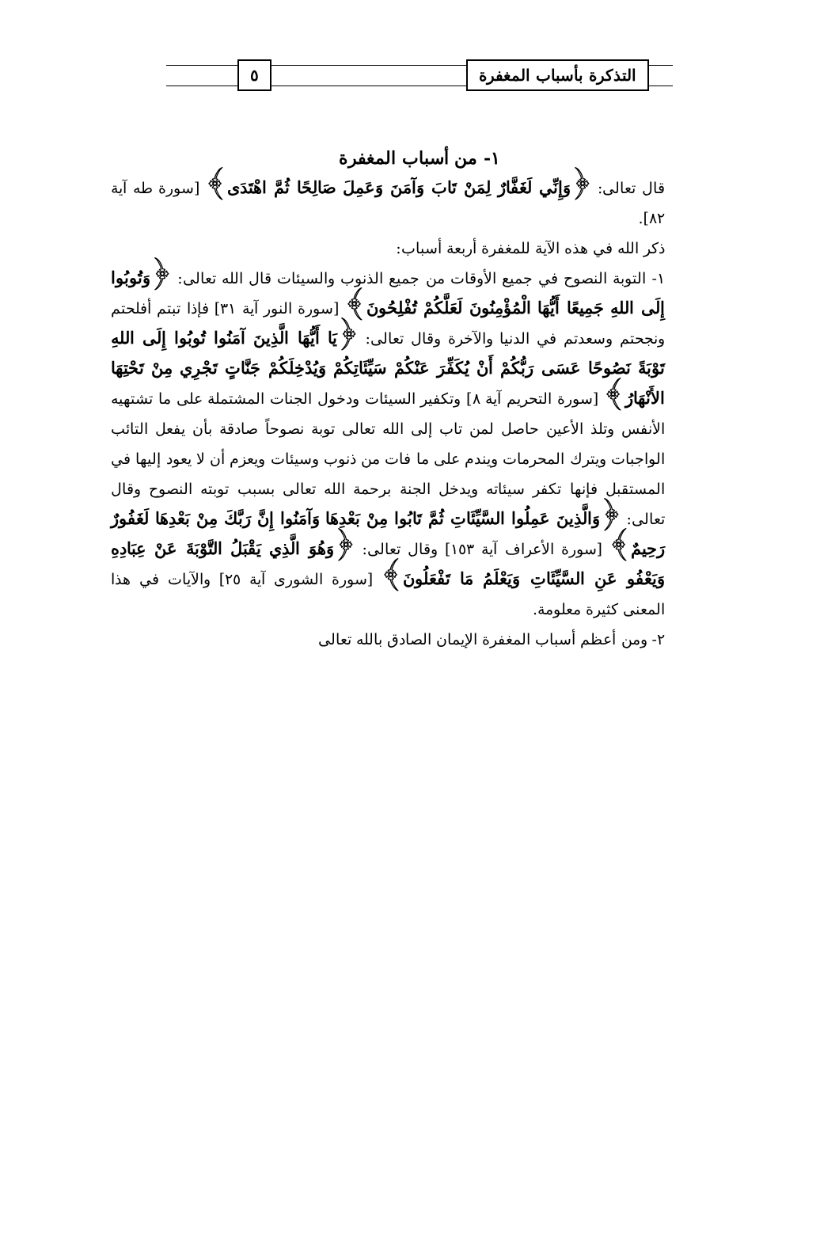التذكرة بأسباب المغفرة ٥
١- من أسباب المغفرة
قال تعالى: ﴿وَإِنِّي لَغَفَّارٌ لِمَنْ تَابَ وَآمَنَ وَعَمِلَ صَالِحًا ثُمَّ اهْتَدَى﴾ [سورة طه آية ٨٢].
ذكر الله في هذه الآية للمغفرة أربعة أسباب:
١- التوبة النصوح في جميع الأوقات من جميع الذنوب والسيئات قال الله تعالى: ﴿وَتُوبُوا إِلَى اللهِ جَمِيعًا أَيُّهَا الْمُؤْمِنُونَ لَعَلَّكُمْ تُفْلِحُونَ﴾ [سورة النور آية ٣١] فإذا تبتم أفلحتم ونجحتم وسعدتم في الدنيا والآخرة وقال تعالى: ﴿يَا أَيُّهَا الَّذِينَ آمَنُوا تُوبُوا إِلَى اللهِ تَوْبَةً نَصُوحًا عَسَى رَبُّكُمْ أَنْ يُكَفِّرَ عَنْكُمْ سَيِّئَاتِكُمْ وَيُدْخِلَكُمْ جَنَّاتٍ تَجْرِي مِنْ تَحْتِهَا الأَنْهَارُ﴾ [سورة التحريم آية ٨] وتكفير السيئات ودخول الجنات المشتملة على ما تشتهيه الأنفس وتلذ الأعين حاصل لمن تاب إلى الله تعالى توبة نصوحاً صادقة بأن يفعل التائب الواجبات ويترك المحرمات ويندم على ما فات من ذنوب وسيئات ويعزم أن لا يعود إليها في المستقبل فإنها تكفر سيئاته ويدخل الجنة برحمة الله تعالى بسبب توبته النصوح وقال تعالى: ﴿وَالَّذِينَ عَمِلُوا السَّيِّئَاتِ ثُمَّ تَابُوا مِنْ بَعْدِهَا وَآمَنُوا إِنَّ رَبَّكَ مِنْ بَعْدِهَا لَغَفُورٌ رَحِيمٌ﴾ [سورة الأعراف آية ١٥٣] وقال تعالى: ﴿وَهُوَ الَّذِي يَقْبَلُ التَّوْبَةَ عَنْ عِبَادِهِ وَيَعْفُو عَنِ السَّيِّئَاتِ وَيَعْلَمُ مَا تَفْعَلُونَ﴾ [سورة الشورى آية ٢٥] والآيات في هذا المعنى كثيرة معلومة.
٢- ومن أعظم أسباب المغفرة الإيمان الصادق بالله تعالى